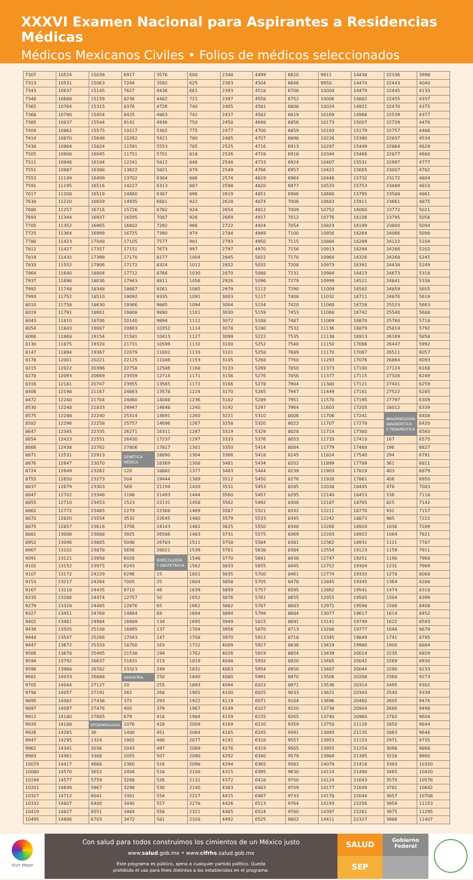XXXVI Examen Nacional para Aspirantes a Residencias Médicas
Médicos Mexicanos Civiles • Folios de médicos seleccionados
| 7307 | 10524 | 15039 | 6917 | 3576 | 600 | 2348 | 4499 | 6620 | 9911 | 14438 | 22336 | 3998 |
| 7313 | 10531 | 15063 | 7244 | 3592 | 625 | 2363 | 4504 | 6646 | 9950 | 14474 | 22443 | 4040 |
| 7343 | 10637 | 15145 | 7627 | 4436 | 661 | 2393 | 4518 | 6708 | 10004 | 14479 | 22445 | 4133 |
| 7348 | 10688 | 15159 | 8236 | 4482 | 721 | 2397 | 4558 | 6752 | 10006 | 14882 | 22455 | 4337 |
| 7365 | 10764 | 15315 | 8376 | 4726 | 740 | 2405 | 4581 | 6808 | 10024 | 14921 | 22470 | 4375 |
| 7368 | 10790 | 15454 | 8425 | 4863 | 742 | 2437 | 4582 | 6819 | 10169 | 14966 | 22539 | 4377 |
| 7385 | 10837 | 15544 | 9141 | 4936 | 750 | 2458 | 4648 | 6856 | 10173 | 15007 | 22729 | 4476 |
| 7404 | 10862 | 15575 | 10217 | 5302 | 775 | 2477 | 4700 | 6859 | 10193 | 15179 | 22757 | 4486 |
| 7414 | 10870 | 15648 | 10262 | 5421 | 780 | 2485 | 4707 | 6898 | 10226 | 15390 | 22837 | 4534 |
| 7438 | 10904 | 15824 | 11591 | 5553 | 785 | 2525 | 4716 | 6913 | 10297 | 15449 | 22864 | 4629 |
| 7505 | 10908 | 16045 | 11751 | 5701 | 818 | 2526 | 4728 | 6918 | 10344 | 15466 | 22877 | 4680 |
| 7511 | 10946 | 16104 | 12241 | 5812 | 846 | 2548 | 4733 | 6924 | 10407 | 15531 | 22997 | 4777 |
| 7551 | 10987 | 16388 | 13622 | 5821 | 879 | 2549 | 4766 | 6957 | 10422 | 15665 | 23007 | 4782 |
| 7553 | 11149 | 16499 | 13702 | 6304 | 886 | 2574 | 4819 | 6964 | 10446 | 15732 | 23172 | 4804 |
| 7591 | 11195 | 16516 | 14227 | 6313 | 887 | 2598 | 4820 | 6977 | 10533 | 15753 | 23489 | 4810 |
| 7617 | 11208 | 16519 | 14660 | 6387 | 896 | 2619 | 4851 | 6986 | 10680 | 15795 | 23588 | 4861 |
| 7638 | 11220 | 16659 | 14935 | 6681 | 922 | 2628 | 4874 | 7006 | 10683 | 15911 | 23661 | 4875 |
| 7680 | 11257 | 16716 | 15726 | 6782 | 924 | 2654 | 4912 | 7009 | 10752 | 16060 | 23772 | 5021 |
| 7693 | 11344 | 16937 | 16595 | 7087 | 926 | 2669 | 4917 | 7012 | 10776 | 16106 | 23795 | 5056 |
| 7705 | 11352 | 16965 | 16602 | 7292 | 966 | 2722 | 4924 | 7054 | 10823 | 16199 | 23800 | 5094 |
| 7725 | 11364 | 16999 | 16725 | 7390 | 974 | 2784 | 4949 | 7100 | 10856 | 16264 | 24066 | 5098 |
| 7780 | 11423 | 17048 | 17105 | 7577 | 981 | 2793 | 4950 | 7115 | 10884 | 16289 | 24122 | 5104 |
| 7812 | 11427 | 17357 | 17151 | 7673 | 997 | 2797 | 4970 | 7156 | 10913 | 16294 | 24266 | 5202 |
| 7819 | 11432 | 17399 | 17170 | 8177 | 1004 | 2845 | 5022 | 7170 | 10964 | 16326 | 24268 | 5245 |
| 7833 | 11552 | 17906 | 17172 | 8324 | 1012 | 2852 | 5032 | 7208 | 10973 | 16391 | 24438 | 5249 |
| 7864 | 11640 | 18004 | 17712 | 8766 | 1030 | 2870 | 5088 | 7231 | 10984 | 16423 | 24673 | 5318 |
| 7937 | 11696 | 18036 | 17943 | 8811 | 1056 | 2926 | 5096 | 7279 | 10999 | 16521 | 24841 | 5338 |
| 7992 | 11748 | 18348 | 18667 | 9261 | 1085 | 2979 | 5112 | 7290 | 11009 | 16582 | 24859 | 5605 |
| 7993 | 11752 | 18510 | 19092 | 9335 | 1091 | 3003 | 5117 | 7408 | 11032 | 16711 | 24876 | 5619 |
| 8010 | 11758 | 18630 | 19366 | 9885 | 1094 | 3004 | 5154 | 7420 | 11060 | 16728 | 25523 | 5663 |
| 8019 | 11791 | 18661 | 19808 | 9890 | 1101 | 3030 | 5159 | 7453 | 11068 | 16742 | 25540 | 5688 |
| 8043 | 11810 | 18706 | 20140 | 9894 | 1112 | 3072 | 5168 | 7487 | 11069 | 16870 | 25760 | 5718 |
| 8054 | 11843 | 19087 | 20663 | 10352 | 1114 | 3078 | 5190 | 7532 | 11136 | 16879 | 25814 | 5792 |
| 8066 | 11868 | 19154 | 21581 | 10413 | 1127 | 3099 | 5222 | 7535 | 11138 | 16913 | 26169 | 5858 |
| 8130 | 11875 | 19328 | 21731 | 10599 | 1132 | 3100 | 5252 | 7540 | 11150 | 17066 | 26447 | 5992 |
| 8147 | 11894 | 19367 | 22079 | 11002 | 1133 | 3101 | 5258 | 7689 | 11170 | 17067 | 26511 | 6057 |
| 8178 | 12001 | 20221 | 22125 | 11046 | 1153 | 3105 | 5268 | 7760 | 11293 | 17076 | 26864 | 6093 |
| 8215 | 12022 | 20396 | 22758 | 12586 | 1168 | 3133 | 5269 | 7850 | 11373 | 17100 | 27124 | 6168 |
| 8278 | 12093 | 20669 | 23559 | 12714 | 1171 | 3156 | 5276 | 7856 | 11377 | 17115 | 27328 | 6249 |
| 8316 | 12181 | 20747 | 23955 | 13565 | 1172 | 3166 | 5278 | 7904 | 11380 | 17121 | 27401 | 6259 |
| 8406 | 12198 | 21167 | 24663 | 13578 | 1224 | 3170 | 5285 | 7947 | 11449 | 17181 | 27522 | 6285 |
| 8472 | 12240 | 21704 | 24860 | 14048 | 1236 | 3182 | 5289 | 7951 | 11570 | 17195 | 27797 | 6309 |
| 8530 | 12248 | 21833 | 24947 | 14648 | 1240 | 3192 | 5297 | 7964 | 11603 | 17205 | 28012 | 6339 |
| 8575 | 12288 | 22240 | 25314 | 14691 | 1260 | 3221 | 5310 | 8006 | 11706 | 17241 | IMAGENOLOGÍA DIAGNÓSTICA Y TERAPÉUTICA | 6408 |
| 8582 | 12296 | 22258 | 25757 | 14696 | 1267 | 3258 | 5320 | 8022 | 11707 | 17278 | | 6420 |
| 8647 | 12345 | 22335 | 26271 | 16311 | 1287 | 3319 | 5329 | 8028 | 11714 | 17380 | | 6560 |
| 8654 | 12423 | 22551 | 26430 | 17237 | 1297 | 3333 | 5376 | 8053 | 11733 | 17410 | 167 | 6575 |
| 8666 | 12438 | 22762 | 27806 | 17817 | 1301 | 3350 | 5414 | 8084 | 11779 | 17468 | 196 | 6627 |
| 8671 | 12531 | 22913 | GENÉTICA MÉDICA | 18090 | 1304 | 3366 | 5418 | 8145 | 11824 | 17540 | 294 | 6791 |
| 8676 | 12647 | 23070 | | 18369 | 1308 | 3481 | 5434 | 8202 | 11899 | 17789 | 361 | 6811 |
| 8724 | 12649 | 23262 | 120 | 18882 | 1377 | 3483 | 5444 | 8239 | 11903 | 17819 | 403 | 6879 |
| 8755 | 12650 | 23273 | 504 | 19444 | 1389 | 3512 | 5450 | 8276 | 11928 | 17861 | 406 | 6950 |
| 8837 | 12679 | 23303 | 569 | 21194 | 1420 | 3531 | 5453 | 8285 | 12038 | 18445 | 478 | 7083 |
| 8847 | 12702 | 23348 | 1198 | 21493 | 1444 | 3560 | 5457 | 8295 | 12140 | 18453 | 536 | 7118 |
| 8855 | 12710 | 23453 | 1523 | 22131 | 1458 | 3562 | 5492 | 8308 | 12187 | 18705 | 825 | 7142 |
| 8862 | 12772 | 23465 | 2279 | 22368 | 1469 | 3567 | 5521 | 8332 | 12211 | 18776 | 931 | 7157 |
| 8870 | 12820 | 23554 | 3532 | 22645 | 1480 | 3579 | 5533 | 8345 | 12242 | 18873 | 985 | 7222 |
| 8875 | 12857 | 23616 | 3756 | 24143 | 1481 | 3625 | 5550 | 8348 | 12266 | 18920 | 1036 | 7289 |
| 8881 | 13008 | 23688 | 3925 | 26586 | 1483 | 3731 | 5575 | 8369 | 12283 | 18922 | 1064 | 7621 |
| 8952 | 13046 | 23805 | 5048 | 26783 | 1511 | 3758 | 5584 | 8381 | 12362 | 18931 | 1121 | 7787 |
| 8967 | 13102 | 23878 | 5656 | 28021 | 1539 | 3761 | 5638 | 8384 | 12554 | 19123 | 1159 | 7911 |
| 9091 | 13121 | 23958 | 6028 | GINECOLOGÍA Y OBSTETRICIA | 1548 | 3770 | 5641 | 8438 | 12747 | 19251 | 1190 | 7968 |
| 9102 | 13152 | 23975 | 6243 | | 1562 | 3833 | 5655 | 8445 | 12752 | 19304 | 1231 | 7989 |
| 9107 | 13172 | 24229 | 6296 | 15 | 1601 | 3835 | 5700 | 8461 | 12774 | 19333 | 1278 | 8068 |
| 9153 | 13217 | 24264 | 7005 | 25 | 1604 | 3858 | 5705 | 8478 | 12845 | 19345 | 1364 | 8288 |
| 9167 | 13218 | 24435 | 9710 | 46 | 1639 | 3859 | 5757 | 8595 | 12862 | 19541 | 1474 | 8318 |
| 9235 | 13286 | 24474 | 12757 | 50 | 1652 | 3876 | 5761 | 8655 | 12955 | 19585 | 1504 | 8399 |
| 9279 | 13328 | 24485 | 12876 | 65 | 1662 | 3882 | 5787 | 8683 | 12971 | 19598 | 1586 | 8408 |
| 9327 | 13451 | 24768 | 14664 | 69 | 1694 | 3894 | 5799 | 8684 | 13077 | 19617 | 1614 | 8452 |
| 9402 | 13461 | 24984 | 16689 | 134 | 1695 | 3949 | 5815 | 8691 | 13141 | 19749 | 1622 | 8593 |
| 9439 | 13505 | 25108 | 16895 | 137 | 1704 | 3956 | 5870 | 8713 | 13288 | 19777 | 1648 | 8679 |
| 9444 | 13547 | 25266 | 17043 | 147 | 1708 | 3970 | 5912 | 8718 | 13345 | 19849 | 1741 | 8795 |
| 9447 | 13672 | 25333 | 18700 | 163 | 1722 | 4009 | 5917 | 8836 | 13419 | 19980 | 1900 | 8884 |
| 9506 | 13678 | 25495 | 21538 | 194 | 1762 | 4026 | 5919 | 8854 | 13439 | 20014 | 2235 | 8929 |
| 9594 | 13792 | 26637 | 21831 | 213 | 1819 | 4048 | 5932 | 8920 | 13485 | 20042 | 2269 | 8930 |
| 9596 | 13968 | 26782 | 23323 | 249 | 1831 | 4063 | 5954 | 8950 | 13487 | 20044 | 2290 | 9233 |
| 9681 | 14033 | 26888 | GERIATRÍA | 250 | 1840 | 4080 | 5991 | 8970 | 13506 | 20208 | 2368 | 9273 |
| 9705 | 14044 | 27127 | 20 | 255 | 1893 | 4094 | 6022 | 8971 | 13536 | 20314 | 2495 | 9302 |
| 9798 | 14057 | 27191 | 262 | 268 | 1905 | 4100 | 6025 | 9033 | 13621 | 20343 | 2540 | 9339 |
| 9895 | 14082 | 27438 | 372 | 293 | 1922 | 4119 | 6071 | 9164 | 13696 | 20460 | 2605 | 9476 |
| 9897 | 14097 | 27476 | 405 | 379 | 1967 | 4149 | 6107 | 9220 | 13738 | 20904 | 2666 | 9498 |
| 9912 | 14180 | 27605 | 679 | 418 | 1984 | 4159 | 6155 | 9265 | 13740 | 20960 | 2782 | 9604 |
| 9920 | 14188 | EPIDEMIOLOGÍA | 1076 | 428 | 2009 | 4169 | 6220 | 9359 | 13750 | 21126 | 2850 | 9644 |
| 9926 | 14265 | 36 | 1400 | 451 | 2064 | 4185 | 6245 | 9391 | 13893 | 21135 | 2863 | 9646 |
| 9947 | 14295 | 1324 | 1902 | 480 | 2077 | 4191 | 6318 | 9557 | 13953 | 21153 | 2971 | 9735 |
| 9962 | 14341 | 2036 | 2043 | 497 | 2089 | 4276 | 6319 | 9565 | 13955 | 21254 | 3098 | 9868 |
| 9983 | 14361 | 3308 | 2055 | 507 | 2090 | 4292 | 6340 | 9579 | 13984 | 21395 | 3228 | 9900 |
| 10079 | 14417 | 4668 | 2360 | 516 | 2098 | 4294 | 6365 | 9582 | 14079 | 21418 | 3383 | 10320 |
| 10080 | 14570 | 5652 | 2404 | 518 | 2108 | 4315 | 6395 | 9630 | 14114 | 21490 | 3465 | 10420 |
| 10194 | 14577 | 5759 | 3268 | 526 | 2131 | 4372 | 6418 | 9700 | 14124 | 21643 | 3570 | 10578 |
| 10201 | 14649 | 5967 | 3298 | 530 | 2140 | 4383 | 6483 | 9709 | 14177 | 21649 | 3781 | 10642 |
| 10327 | 14712 | 6041 | 3301 | 554 | 2227 | 4415 | 6487 | 9733 | 14178 | 22044 | 3857 | 10708 |
| 10332 | 14807 | 6400 | 3440 | 557 | 2278 | 4426 | 6513 | 9764 | 14193 | 22256 | 3959 | 11153 |
| 10419 | 14827 | 6551 | 3464 | 558 | 2321 | 4465 | 6524 | 9780 | 14397 | 22281 | 3975 | 11295 |
| 10495 | 14906 | 6703 | 3472 | 581 | 2328 | 4492 | 6525 | 9802 | 14411 | 22327 | 3986 | 11407 |
Vivir Mejor
Con salud para todos construimos los cimientos de un México justo
www.salud.gob.mx • www.cifrhs.salud.gob.mx
Este programa es público, ajeno a cualquier partido político. Queda
prohibido el uso para fines distintos a los establecidos en el programa.
SALUD
SEP
Gobierno
Federal